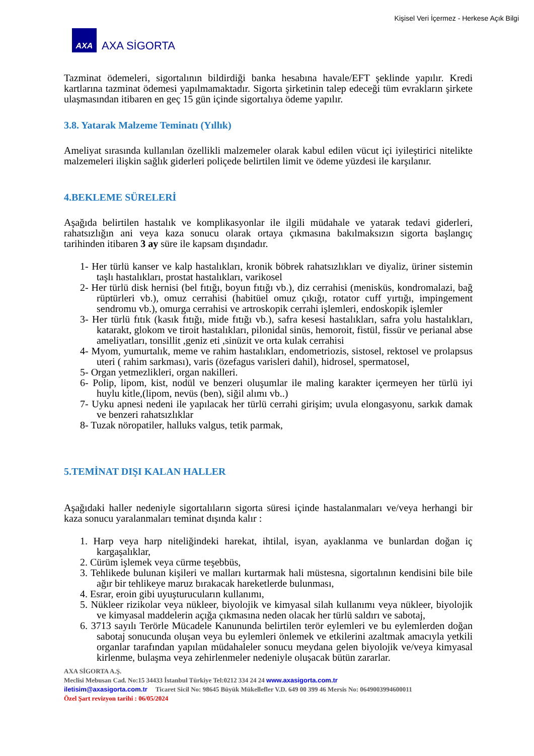Kişisel Veri İçermez - Herkese Açık Bilgi
AXA
AXA SİGORTA
Tazminat ödemeleri, sigortalının bildirdiği banka hesabına havale/EFT şeklinde yapılır. Kredi kartlarına tazminat ödemesi yapılmamaktadır. Sigorta şirketinin talep edeceği tüm evrakların şirkete ulaşmasından itibaren en geç 15 gün içinde sigortalıya ödeme yapılır.
3.8. Yatarak Malzeme Teminatı (Yıllık)
Ameliyat sırasında kullanılan özellikli malzemeler olarak kabul edilen vücut içi iyileştirici nitelikte malzemeleri ilişkin sağlık giderleri poliçede belirtilen limit ve ödeme yüzdesi ile karşılanır.
4.BEKLEME SÜRELERİ
Aşağıda belirtilen hastalık ve komplikasyonlar ile ilgili müdahale ve yatarak tedavi giderleri, rahatsızlığın ani veya kaza sonucu olarak ortaya çıkmasına bakılmaksızın sigorta başlangıç tarihinden itibaren 3 ay süre ile kapsam dışındadır.
1- Her türlü kanser ve kalp hastalıkları, kronik böbrek rahatsızlıkları ve diyaliz, üriner sistemin taşlı hastalıkları, prostat hastalıkları, varikosel
2- Her türlü disk hernisi (bel fıtığı, boyun fıtığı vb.), diz cerrahisi (menisküs, kondromalazi, bağ rüptürleri vb.), omuz cerrahisi (habitüel omuz çıkığı, rotator cuff yırtığı, impingement sendromu vb.), omurga cerrahisi ve artroskopik cerrahi işlemleri, endoskopik işlemler
3- Her türlü fıtık (kasık fıtığı, mide fıtığı vb.), safra kesesi hastalıkları, safra yolu hastalıkları, katarakt, glokom ve tiroit hastalıkları, pilonidal sinüs, hemoroit, fistül, fissür ve perianal abse ameliyatları, tonsillit ,geniz eti ,sinüzit ve orta kulak cerrahisi
4- Myom, yumurtalık, meme ve rahim hastalıkları, endometriozis, sistosel, rektosel ve prolapsus uteri ( rahim sarkması), varis (özefagus varisleri dahil), hidrosel, spermatosel,
5- Organ yetmezlikleri, organ nakilleri.
6- Polip, lipom, kist, nodül ve benzeri oluşumlar ile maling karakter içermeyen her türlü iyi huylu kitle,(lipom, nevüs (ben), siğil alımı vb..)
7- Uyku apnesi nedeni ile yapılacak her türlü cerrahi girişim; uvula elongasyonu, sarkık damak ve benzeri rahatsızlıklar
8- Tuzak nöropatiler, halluks valgus, tetik parmak,
5.TEMİNAT DIŞI KALAN HALLER
Aşağıdaki haller nedeniyle sigortalıların sigorta süresi içinde hastalanmaları ve/veya herhangi bir kaza sonucu yaralanmaları teminat dışında kalır :
1. Harp veya harp niteliğindeki harekat, ihtilal, isyan, ayaklanma ve bunlardan doğan iç kargaşalıklar,
2. Cürüm işlemek veya cürme teşebbüs,
3. Tehlikede bulunan kişileri ve malları kurtarmak hali müstesna, sigortalının kendisini bile bile ağır bir tehlikeye maruz bırakacak hareketlerde bulunması,
4. Esrar, eroin gibi uyuşturucuların kullanımı,
5. Nükleer rizikolar veya nükleer, biyolojik ve kimyasal silah kullanımı veya nükleer, biyolojik ve kimyasal maddelerin açığa çıkmasına neden olacak her türlü saldırı ve sabotaj,
6. 3713 sayılı Terörle Mücadele Kanununda belirtilen terör eylemleri ve bu eylemlerden doğan sabotaj sonucunda oluşan veya bu eylemleri önlemek ve etkilerini azaltmak amacıyla yetkili organlar tarafından yapılan müdahaleler sonucu meydana gelen biyolojik ve/veya kimyasal kirlenme, bulaşma veya zehirlenmeler nedeniyle oluşacak bütün zararlar.
AXA SİGORTA A.Ş.
Meclisi Mebusan Cad. No:15 34433 İstanbul Türkiye Tel:0212 334 24 24 www.axasigorta.com.tr
iletisim@axasigorta.com.tr Ticaret Sicil No: 98645 Büyük Mükellefler V.D. 649 00 399 46 Mersis No: 0649003994600011
Özel Şart revizyon tarihi : 06/05/2024